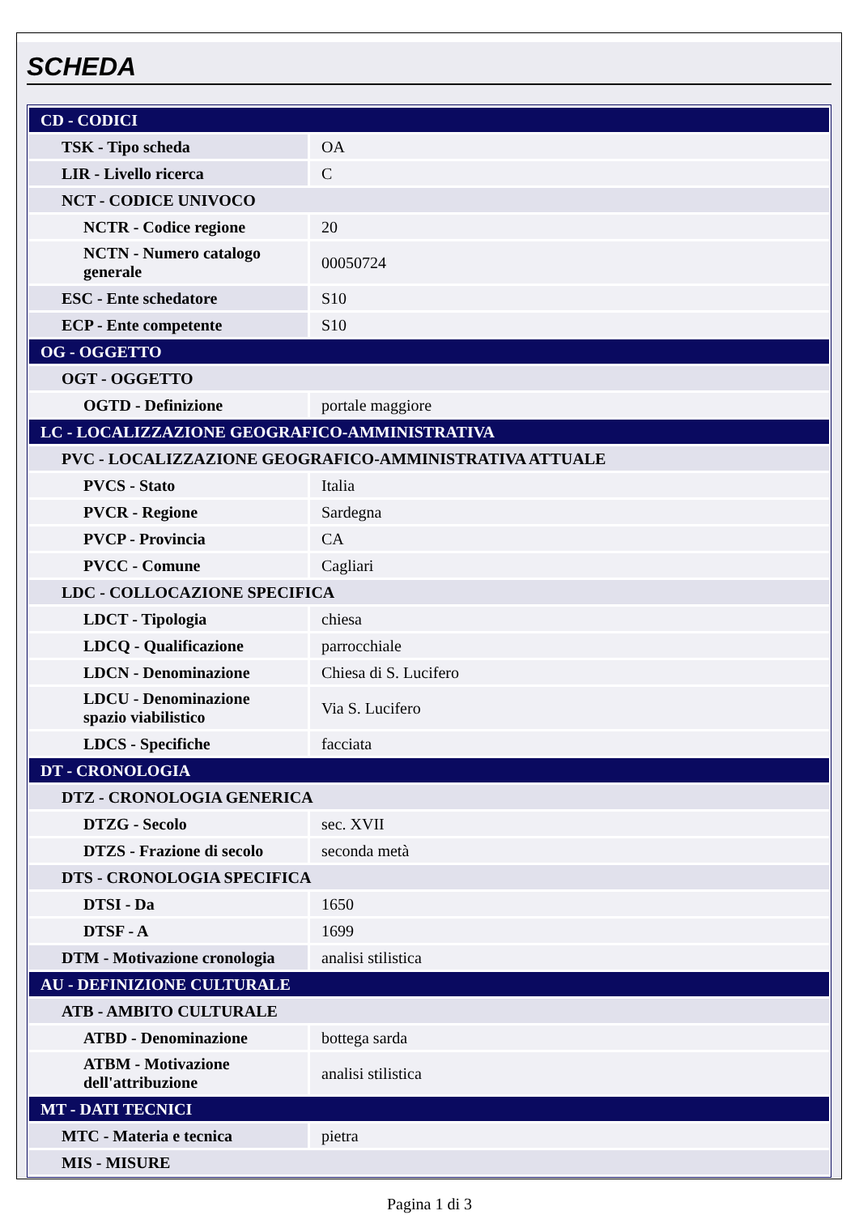SCHEDA
| CD - CODICI | |
| TSK - Tipo scheda | OA |
| LIR - Livello ricerca | C |
| NCT - CODICE UNIVOCO | |
| NCTR - Codice regione | 20 |
| NCTN - Numero catalogo generale | 00050724 |
| ESC - Ente schedatore | S10 |
| ECP - Ente competente | S10 |
| OG - OGGETTO | |
| OGT - OGGETTO | |
| OGTD - Definizione | portale maggiore |
| LC - LOCALIZZAZIONE GEOGRAFICO-AMMINISTRATIVA | |
| PVC - LOCALIZZAZIONE GEOGRAFICO-AMMINISTRATIVA ATTUALE | |
| PVCS - Stato | Italia |
| PVCR - Regione | Sardegna |
| PVCP - Provincia | CA |
| PVCC - Comune | Cagliari |
| LDC - COLLOCAZIONE SPECIFICA | |
| LDCT - Tipologia | chiesa |
| LDCQ - Qualificazione | parrocchiale |
| LDCN - Denominazione | Chiesa di S. Lucifero |
| LDCU - Denominazione spazio viabilistico | Via S. Lucifero |
| LDCS - Specifiche | facciata |
| DT - CRONOLOGIA | |
| DTZ - CRONOLOGIA GENERICA | |
| DTZG - Secolo | sec. XVII |
| DTZS - Frazione di secolo | seconda metà |
| DTS - CRONOLOGIA SPECIFICA | |
| DTSI - Da | 1650 |
| DTSF - A | 1699 |
| DTM - Motivazione cronologia | analisi stilistica |
| AU - DEFINIZIONE CULTURALE | |
| ATB - AMBITO CULTURALE | |
| ATBD - Denominazione | bottega sarda |
| ATBM - Motivazione dell'attribuzione | analisi stilistica |
| MT - DATI TECNICI | |
| MTC - Materia e tecnica | pietra |
| MIS - MISURE | |
Pagina 1 di 3